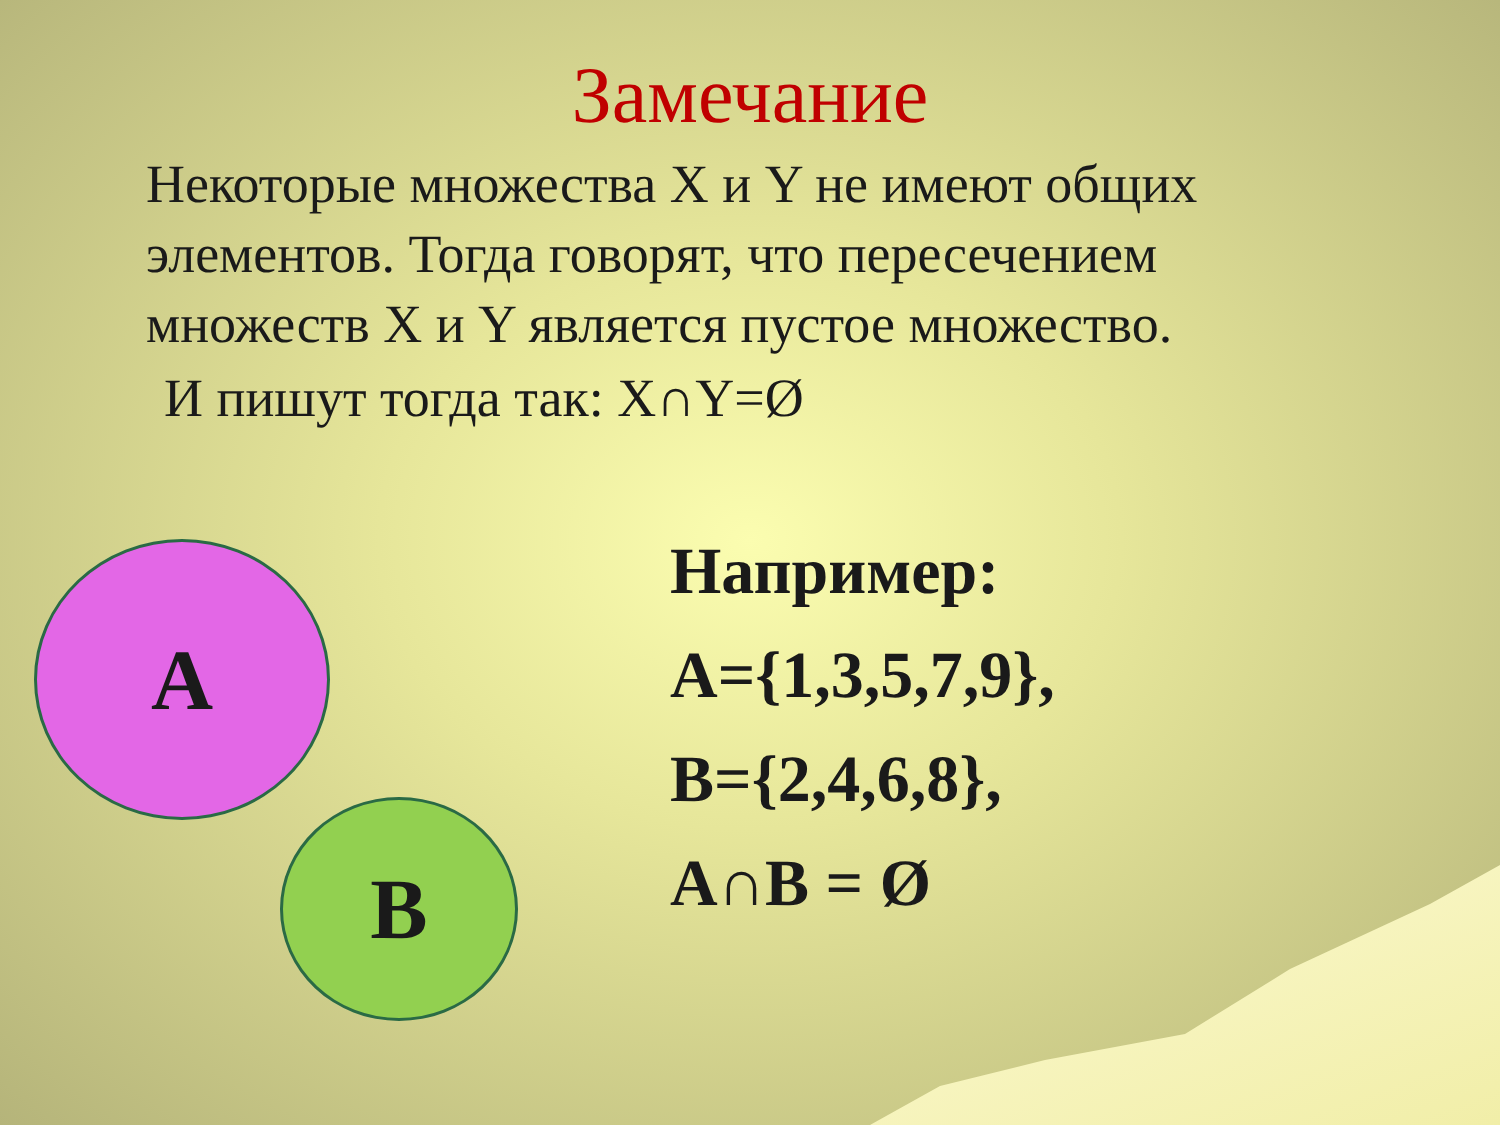Замечание
Некоторые множества X и Y не имеют общих элементов. Тогда говорят, что пересечением множеств X и Y является пустое множество.
И пишут тогда так: X∩Y=Ø
A
B
Например:
A={1,3,5,7,9},
B={2,4,6,8},
A∩B = Ø